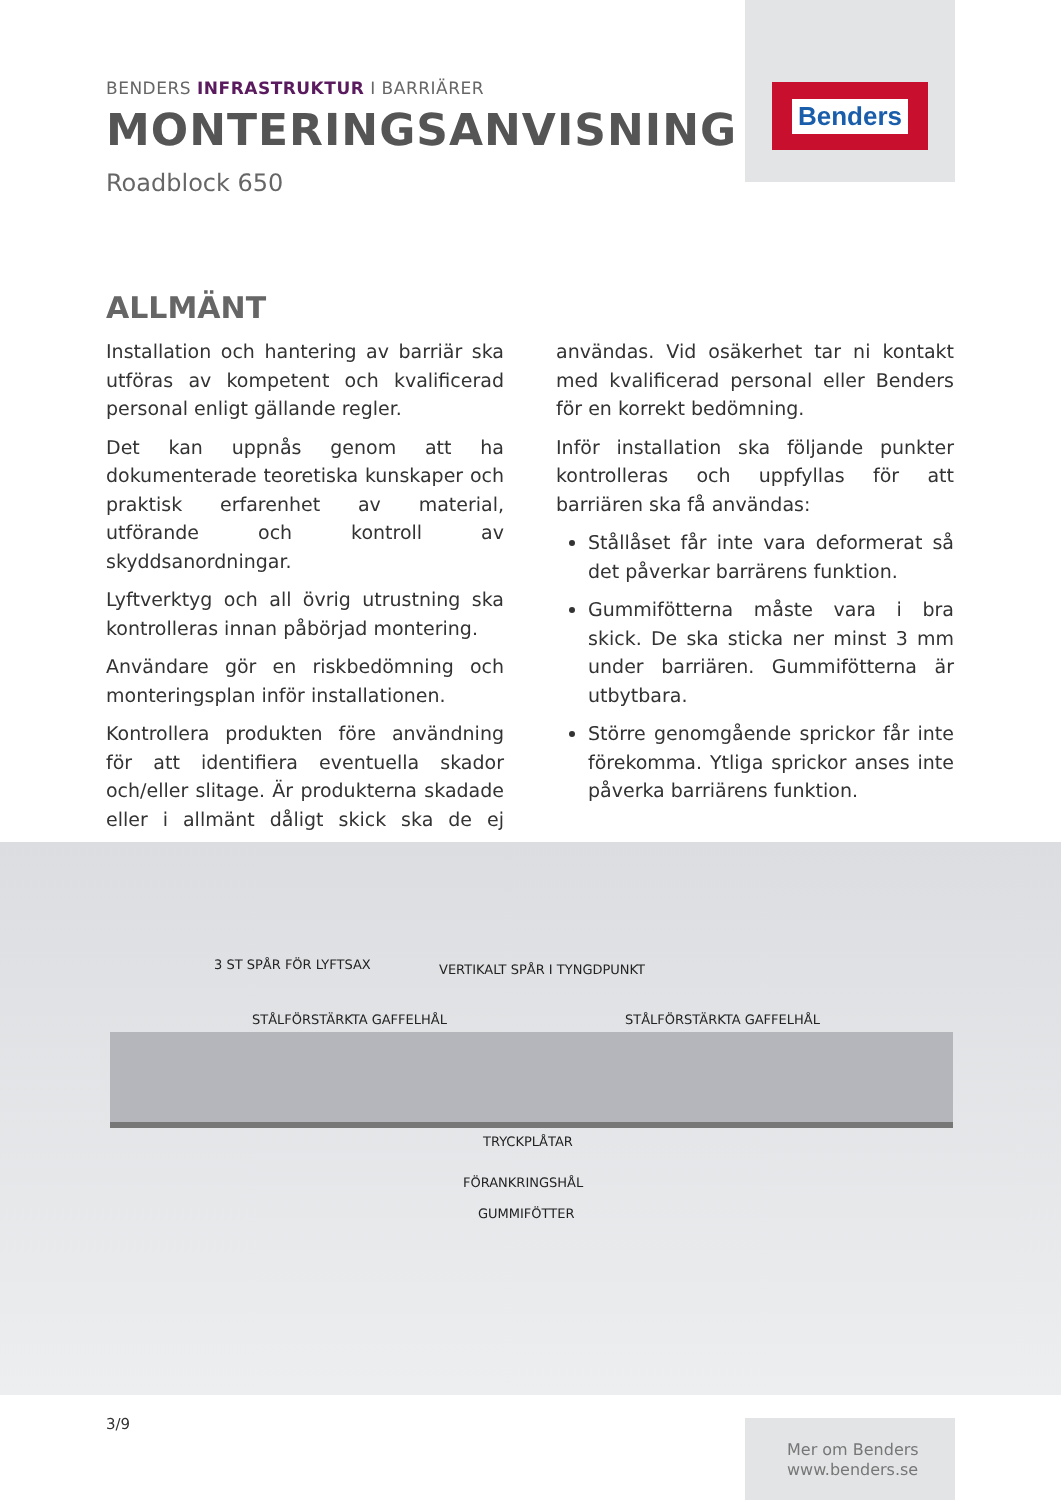Benders
BENDERS INFRASTRUKTUR I BARRIÄRER
MONTERINGSANVISNING
Roadblock 650
ALLMÄNT
Installation och hantering av barriär ska utföras av kompetent och kvalificerad personal enligt gällande regler.
Det kan uppnås genom att ha dokumenterade teoretiska kunskaper och praktisk erfarenhet av material, utförande och kontroll av skyddsanordningar.
Lyftverktyg och all övrig utrustning ska kontrolleras innan påbörjad montering.
Användare gör en riskbedömning och monteringsplan inför installationen.
Kontrollera produkten före användning för att identifiera eventuella skador och/eller slitage. Är produkterna skadade eller i allmänt dåligt skick ska de ej användas. Vid osäkerhet tar ni kontakt med kvalificerad personal eller Benders för en korrekt bedömning.
Inför installation ska följande punkter kontrolleras och uppfyllas för att barriären ska få användas:
Stållåset får inte vara deformerat så det påverkar barrärens funktion.
Gummifötterna måste vara i bra skick. De ska sticka ner minst 3 mm under barriären. Gummifötterna är utbytbara.
Större genomgående sprickor får inte förekomma. Ytliga sprickor anses inte påverka barriärens funktion.
3 ST SPÅR FÖR LYFTSAX VERTIKALT SPÅR I TYNGDPUNKT
STÅLFÖRSTÄRKTA GAFFELHÅL STÅLFÖRSTÄRKTA GAFFELHÅL
TRYCKPLÅTAR
FÖRANKRINGSHÅL
GUMMIFÖTTER
3/9
Mer om Benders
www.benders.se